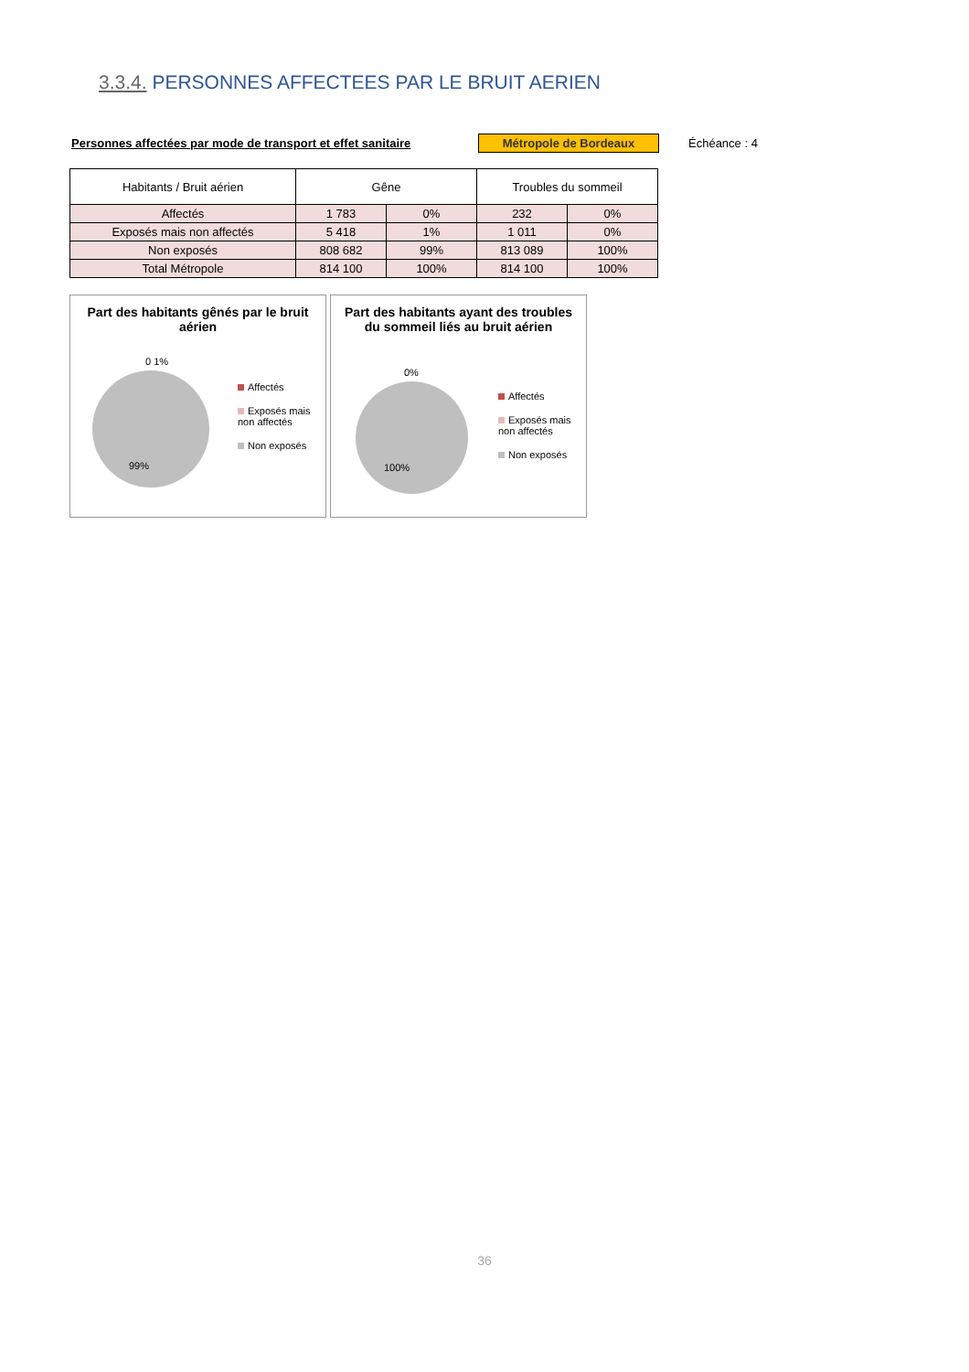3.3.4. PERSONNES AFFECTEES PAR LE BRUIT AERIEN
Personnes affectées par mode de transport et effet sanitaire Métropole de Bordeaux Échéance : 4
| Habitants / Bruit aérien | Gêne | | Troubles du sommeil | |
| --- | --- | --- | --- | --- |
| Affectés | 1 783 | 0% | 232 | 0% |
| Exposés mais non affectés | 5 418 | 1% | 1 011 | 0% |
| Non exposés | 808 682 | 99% | 813 089 | 100% |
| Total Métropole | 814 100 | 100% | 814 100 | 100% |
Part des habitants gênés par le bruit aérien
0 1%
99%
Affectés
Exposés mais non affectés
Non exposés
Part des habitants ayant des troubles du sommeil liés au bruit aérien
0%
100%
Affectés
Exposés mais non affectés
Non exposés
36